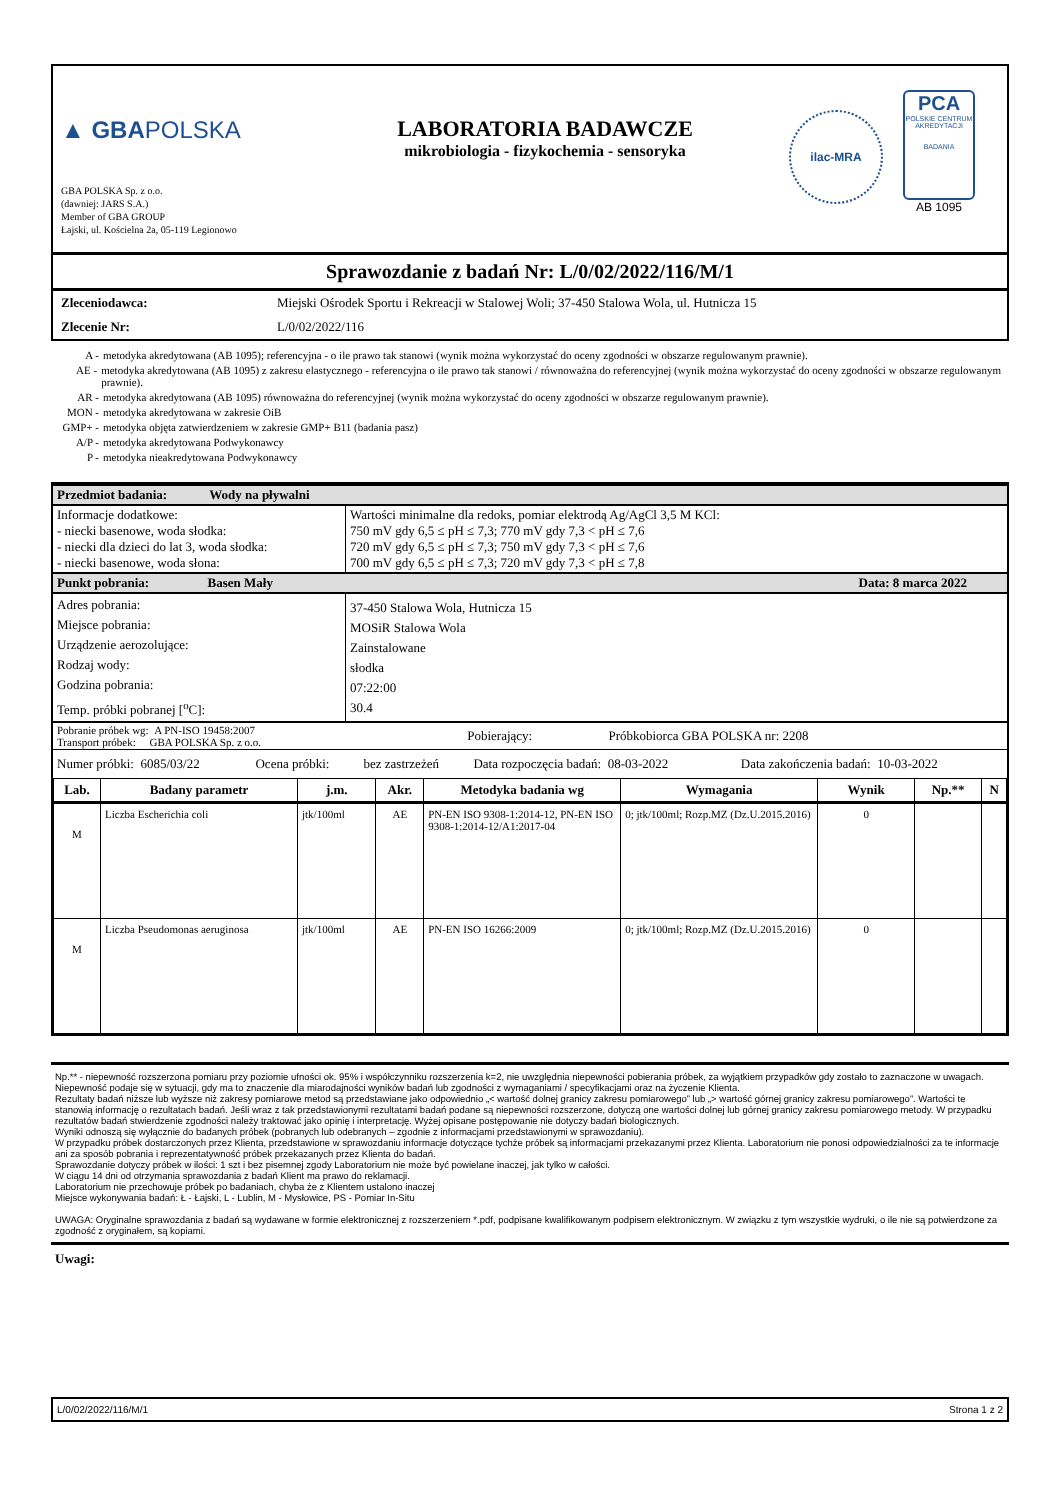▲ GBAPOLSKA
GBA POLSKA Sp. z o.o.
(dawniej: JARS S.A.)
Member of GBA GROUP
Łajski, ul. Kościelna 2a, 05-119 Legionowo
LABORATORIA BADAWCZE
mikrobiologia - fizykochemia - sensoryka
ilac-MRA
PCA
POLSKIE CENTRUM AKREDYTACJI
BADANIA
AB 1095
Sprawozdanie z badań Nr: L/0/02/2022/116/M/1
| Zleceniodawca: | Miejski Ośrodek Sportu i Rekreacji w Stalowej Woli; 37-450 Stalowa Wola, ul. Hutnicza 15 |
| Zlecenie Nr: | L/0/02/2022/116 |
A - metodyka akredytowana (AB 1095); referencyjna - o ile prawo tak stanowi (wynik można wykorzystać do oceny zgodności w obszarze regulowanym prawnie).
AE - metodyka akredytowana (AB 1095) z zakresu elastycznego - referencyjna o ile prawo tak stanowi / równoważna do referencyjnej (wynik można wykorzystać do oceny zgodności w obszarze regulowanym prawnie).
AR - metodyka akredytowana (AB 1095) równoważna do referencyjnej (wynik można wykorzystać do oceny zgodności w obszarze regulowanym prawnie).
MON - metodyka akredytowana w zakresie OiB
GMP+ - metodyka objęta zatwierdzeniem w zakresie GMP+ B11 (badania pasz)
A/P - metodyka akredytowana Podwykonawcy
P - metodyka nieakredytowana Podwykonawcy
| Przedmiot badania: Wody na pływalni | |
| Informacje dodatkowe: - niecki basenowe, woda słodka: - niecki dla dzieci do lat 3, woda słodka: - niecki basenowe, woda słona: | Wartości minimalne dla redoks, pomiar elektrodą Ag/AgCl 3,5 M KCl: 750 mV gdy 6,5 ≤ pH ≤ 7,3; 770 mV gdy 7,3 < pH ≤ 7,6 720 mV gdy 6,5 ≤ pH ≤ 7,3; 750 mV gdy 7,3 < pH ≤ 7,6 700 mV gdy 6,5 ≤ pH ≤ 7,3; 720 mV gdy 7,3 < pH ≤ 7,8 |
| Punkt pobrania: Basen Mały | Data: 8 marca 2022 |
| Adres pobrania: Miejsce pobrania: Urządzenie aerozolujące: Rodzaj wody: Godzina pobrania: Temp. próbki pobranej [<sup>o</sup>C]: | 37-450 Stalowa Wola, Hutnicza 15 MOSiR Stalowa Wola Zainstalowane słodka 07:22:00 30.4 |
| Pobranie próbek wg: A PN-ISO 19458:2007 Transport próbek: GBA POLSKA Sp. z o.o. | Pobierający: | Próbkobiorca GBA POLSKA nr: 2208 |
| Numer próbki: 6085/03/22 | Ocena próbki: | bez zastrzeżeń | Data rozpoczęcia badań: 08-03-2022 | Data zakończenia badań: 10-03-2022 |
| Lab. | Badany parametr | j.m. | Akr. | Metodyka badania wg | Wymagania | Wynik | Np.** | N |
| --- | --- | --- | --- | --- | --- | --- | --- | --- |
| M | Liczba Escherichia coli | jtk/100ml | AE | PN-EN ISO 9308-1:2014-12, PN-EN ISO 9308-1:2014-12/A1:2017-04 | 0; jtk/100ml; Rozp.MZ (Dz.U.2015.2016) | 0 | | |
| M | Liczba Pseudomonas aeruginosa | jtk/100ml | AE | PN-EN ISO 16266:2009 | 0; jtk/100ml; Rozp.MZ (Dz.U.2015.2016) | 0 | | |
Np.** - niepewność rozszerzona pomiaru przy poziomie ufności ok. 95% i współczynniku rozszerzenia k=2, nie uwzględnia niepewności pobierania próbek, za wyjątkiem przypadków gdy zostało to zaznaczone w uwagach.
Niepewność podaje się w sytuacji, gdy ma to znaczenie dla miarodajności wyników badań lub zgodności z wymaganiami / specyfikacjami oraz na życzenie Klienta.
Rezultaty badań niższe lub wyższe niż zakresy pomiarowe metod są przedstawiane jako odpowiednio „< wartość dolnej granicy zakresu pomiarowego” lub „> wartość górnej granicy zakresu pomiarowego”. Wartości te stanowią informację o rezultatach badań. Jeśli wraz z tak przedstawionymi rezultatami badań podane są niepewności rozszerzone, dotyczą one wartości dolnej lub górnej granicy zakresu pomiarowego metody. W przypadku rezultatów badań stwierdzenie zgodności należy traktować jako opinię i interpretację. Wyżej opisane postępowanie nie dotyczy badań biologicznych.
Wyniki odnoszą się wyłącznie do badanych próbek (pobranych lub odebranych – zgodnie z informacjami przedstawionymi w sprawozdaniu).
W przypadku próbek dostarczonych przez Klienta, przedstawione w sprawozdaniu informacje dotyczące tychże próbek są informacjami przekazanymi przez Klienta. Laboratorium nie ponosi odpowiedzialności za te informacje ani za sposób pobrania i reprezentatywność próbek przekazanych przez Klienta do badań.
Sprawozdanie dotyczy próbek w ilości: 1 szt i bez pisemnej zgody Laboratorium nie może być powielane inaczej, jak tylko w całości.
W ciągu 14 dni od otrzymania sprawozdania z badań Klient ma prawo do reklamacji.
Laboratorium nie przechowuje próbek po badaniach, chyba że z Klientem ustalono inaczej
Miejsce wykonywania badań: Ł - Łajski, L - Lublin, M - Mysłowice, PS - Pomiar In-Situ
UWAGA: Oryginalne sprawozdania z badań są wydawane w formie elektronicznej z rozszerzeniem *.pdf, podpisane kwalifikowanym podpisem elektronicznym. W związku z tym wszystkie wydruki, o ile nie są potwierdzone za zgodność z oryginałem, są kopiami.
Uwagi:
L/0/02/2022/116/M/1 Strona 1 z 2